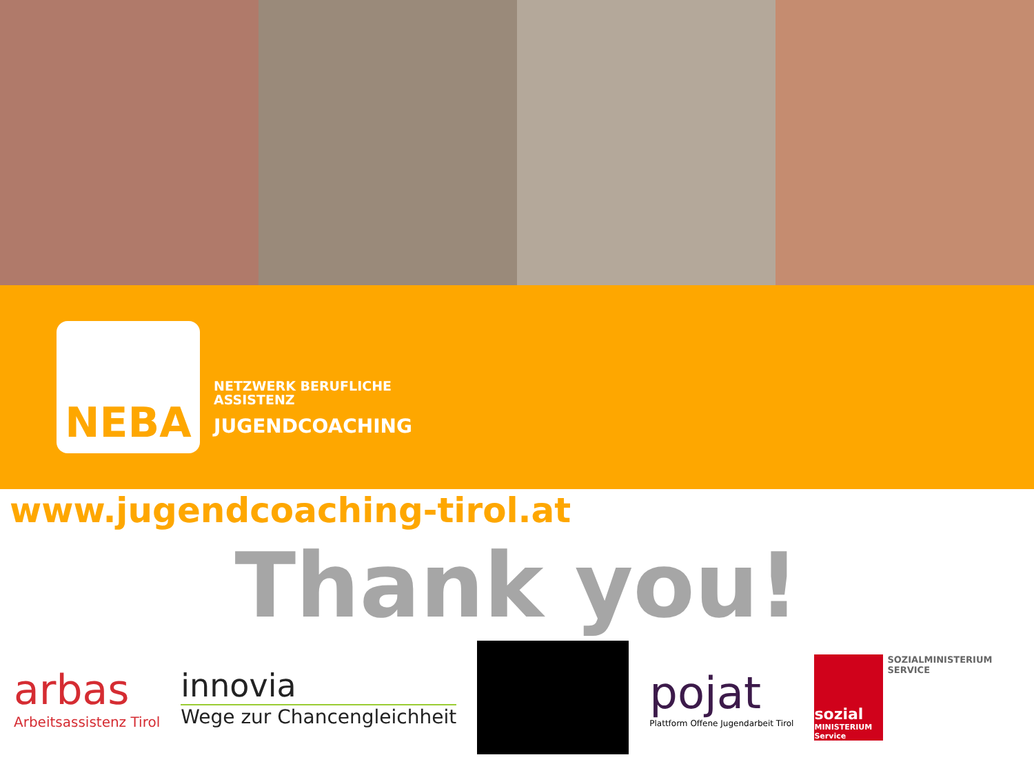NEBA
NETZWERK BERUFLICHE
ASSISTENZ
JUGENDCOACHING
www.jugendcoaching-tirol.at
Thank you!
arbas
Arbeitsassistenz Tirol
innovia
Wege zur Chancengleichheit
pojat
Plattform Offene Jugendarbeit Tirol
sozial
MINISTERIUM
Service
SOZIALMINISTERIUM
SERVICE